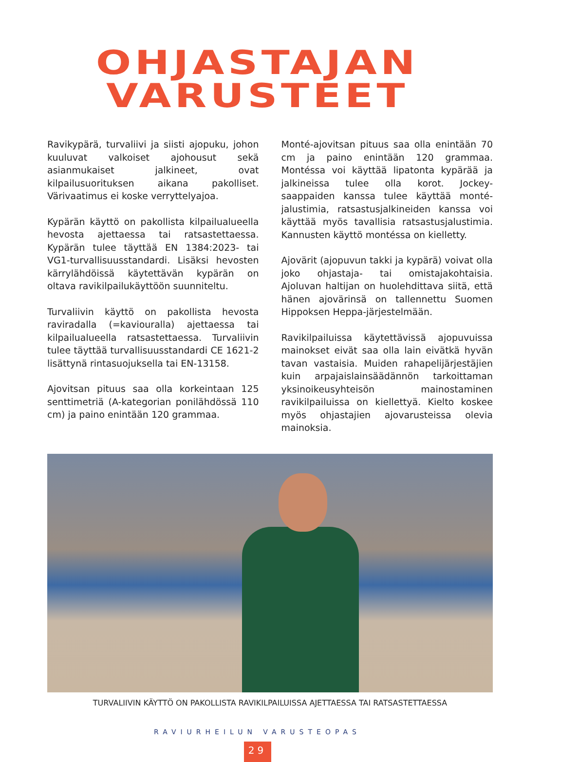OHJASTAJAN
VARUSTEET
Ravikypärä, turvaliivi ja siisti ajopuku, johon kuuluvat valkoiset ajohousut sekä asianmukaiset jalkineet, ovat kilpailusuorituksen aikana pakolliset. Värivaatimus ei koske verryttelyajoa.
Kypärän käyttö on pakollista kilpailualueella hevosta ajettaessa tai ratsastettaessa. Kypärän tulee täyttää EN 1384:2023- tai VG1-turvallisuusstandardi. Lisäksi hevosten kärrylähdöissä käytettävän kypärän on oltava ravikilpailukäyttöön suunniteltu.
Turvaliivin käyttö on pakollista hevosta raviradalla (=kaviouralla) ajettaessa tai kilpailualueella ratsastettaessa. Turvaliivin tulee täyttää turvallisuusstandardi CE 1621-2 lisättynä rintasuojuksella tai EN-13158.
Ajovitsan pituus saa olla korkeintaan 125 senttimetriä (A-kategorian ponilähdössä 110 cm) ja paino enintään 120 grammaa.
Monté-ajovitsan pituus saa olla enintään 70 cm ja paino enintään 120 grammaa. Montéssa voi käyttää lipatonta kypärää ja jalkineissa tulee olla korot. Jockey-saappaiden kanssa tulee käyttää monté-jalustimia, ratsastusjalkineiden kanssa voi käyttää myös tavallisia ratsastusjalustimia. Kannusten käyttö montéssa on kielletty.
Ajovärit (ajopuvun takki ja kypärä) voivat olla joko ohjastaja- tai omistajakohtaisia. Ajoluvan haltijan on huolehdittava siitä, että hänen ajovärinsä on tallennettu Suomen Hippoksen Heppa-järjestelmään.
Ravikilpailuissa käytettävissä ajopuvuissa mainokset eivät saa olla lain eivätkä hyvän tavan vastaisia. Muiden rahapelijärjestäjien kuin arpajaislainsäädännön tarkoittaman yksinoikeusyhteisön mainostaminen ravikilpailuissa on kiellettyä. Kielto koskee myös ohjastajien ajovarusteissa olevia mainoksia.
TURVALIIVIN KÄYTTÖ ON PAKOLLISTA RAVIKILPAILUISSA AJETTAESSA TAI RATSASTETTAESSA
RAVIURHEILUN VARUSTEOPAS
29